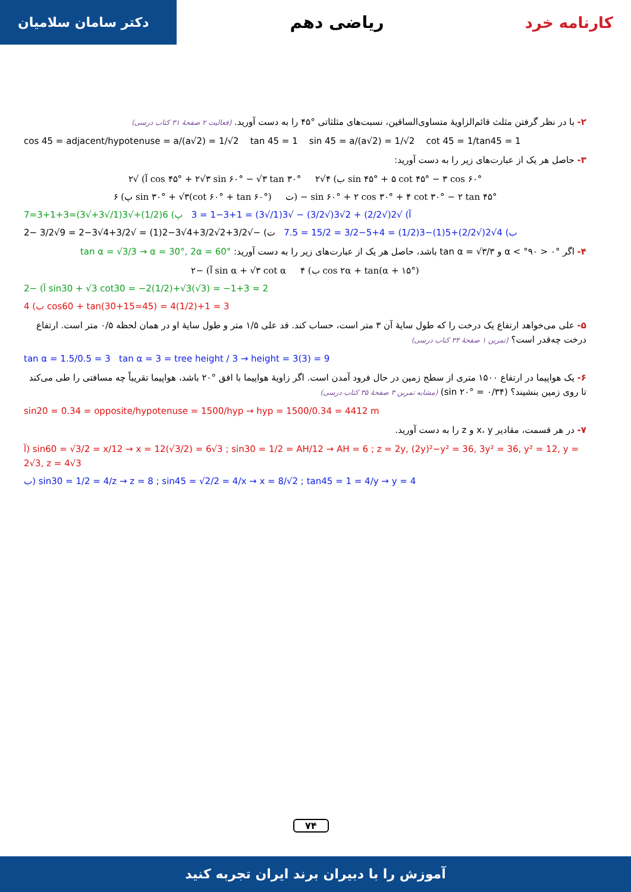کارنامه خرد ریاضی دهم
دکتر سامان سلامیان
۲- با در نظر گرفتن مثلث قائم‌الزاویهٔ متساوی‌الساقین، نسبت‌های مثلثاتی °۴۵ را به دست آورید. (فعالیت ۲ صفحهٔ ۳۱ کتاب درسی)
cos 45 = adjacent/hypotenuse = a/(a√2) = 1/√2 tan 45 = 1 sin 45 = a/(a√2) = 1/√2 cot 45 = 1/tan45 = 1
۳- حاصل هر یک از عبارت‌های زیر را به دست آورید:
آ) √۲ cos ۴۵° + ۲√۳ sin ۶۰° − √۳ tan ۳۰° ب) ۴√۲ sin ۴۵° + ۵ cot ۴۵° − ۳ cos ۶۰°
پ) ۶ sin ۳۰° + √۳(cot ۶۰° + tan ۶۰°) ت) − sin ۶۰° + ۲ cos ۳۰° + ۴ cot ۳۰° − ۲ tan ۴۵°
آ) √2(√2/2) + 2√3(√3/2) − √3(1/√3) = 1+3−1 = 3 پ) 6(1/2)+√3(1/√3+√3)=3+1+3=7
ب) 4√2(√2/2)+5(1)−3(1/2) = 4+5−3/2 = 15/2 = 7.5 ت) −√3/2+2√3/2+4√3−2(1) = √3/2+4√3−2 = 9√3/2 −2
۴- اگر °۰ < α < °۹۰ و tan α = √۳/۳ باشد، حاصل هر یک از عبارت‌های زیر را به دست آورید: tan α = √3/3 → α = 30°, 2α = 60°
آ) −۲ sin α + √۳ cot α ب) ۴ cos ۲α + tan(α + ۱۵°)
آ) −2 sin30 + √3 cot30 = −2(1/2)+√3(√3) = −1+3 = 2
ب) 4 cos60 + tan(30+15=45) = 4(1/2)+1 = 3
۵- علی می‌خواهد ارتفاع یک درخت را که طول سایهٔ آن ۳ متر است، حساب کند. قد علی ۱/۵ متر و طول سایهٔ او در همان لحظه ۰/۵ متر است. ارتفاع درخت چه‌قدر است؟ (تمرین ۱ صفحهٔ ۳۴ کتاب درسی)
tan α = 1.5/0.5 = 3 tan α = 3 = tree height / 3 → height = 3(3) = 9
۶- یک هواپیما در ارتفاع ۱۵۰۰ متری از سطح زمین در حال فرود آمدن است. اگر زاویهٔ هواپیما با افق °۲۰ باشد، هواپیما تقریباً چه مسافتی را طی می‌کند تا روی زمین بنشیند؟ (sin ۲۰° = ۰/۳۴) (مشابه تمرین ۳ صفحهٔ ۳۵ کتاب درسی)
sin20 = 0.34 = opposite/hypotenuse = 1500/hyp → hyp = 1500/0.34 = 4412 m
۷- در هر قسمت، مقادیر x، y و z را به دست آورید.
آ) sin60 = √3/2 = x/12 → x = 12(√3/2) = 6√3 ; sin30 = 1/2 = AH/12 → AH = 6 ; z = 2y, (2y)²−y² = 36, 3y² = 36, y² = 12, y = 2√3, z = 4√3
ب) sin30 = 1/2 = 4/z → z = 8 ; sin45 = √2/2 = 4/x → x = 8/√2 ; tan45 = 1 = 4/y → y = 4
۷۴
آموزش را با دبیران برند ایران تجربه کنید